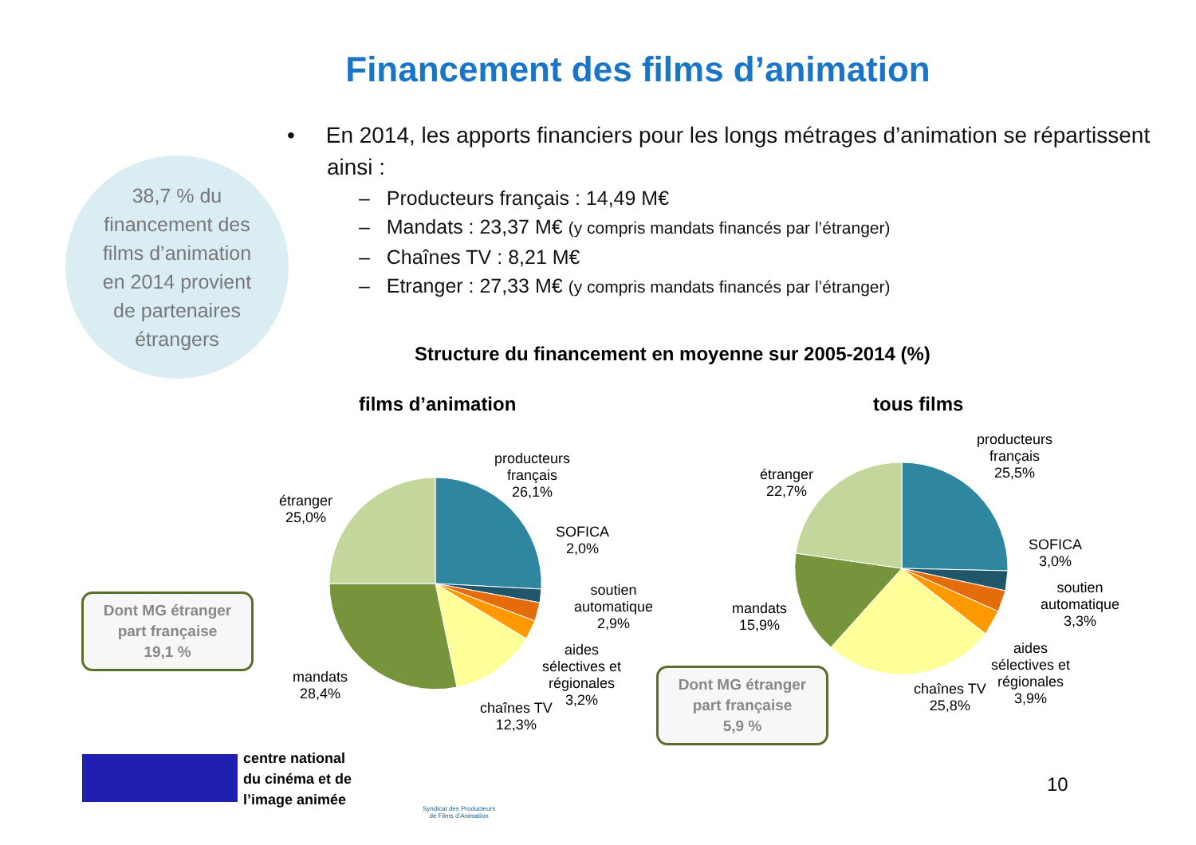Financement des films d’animation
38,7 % du
financement des
films d’animation
en 2014 provient
de partenaires
étrangers
• En 2014, les apports financiers pour les longs métrages d’animation se répartissent ainsi :
– Producteurs français : 14,49 M€
– Mandats : 23,37 M€ (y compris mandats financés par l’étranger)
– Chaînes TV : 8,21 M€
– Etranger : 27,33 M€ (y compris mandats financés par l’étranger)
Structure du financement en moyenne sur 2005-2014 (%)
films d’animation tous films
producteurs
français
26,1%
SOFICA
2,0%
soutien
automatique
2,9%
aides
sélectives et
régionales
3,2%
chaînes TV
12,3%
mandats
28,4%
étranger
25,0%
Dont MG étranger
part française
19,1 %
producteurs
français
25,5%
SOFICA
3,0%
soutien
automatique
3,3%
aides
sélectives et
régionales
3,9%
chaînes TV
25,8%
mandats
15,9%
étranger
22,7%
Dont MG étranger
part française
5,9 %
centre national
du cinéma et de
l’image animée
Syndicat des Producteurs
de Films d’Animation
10